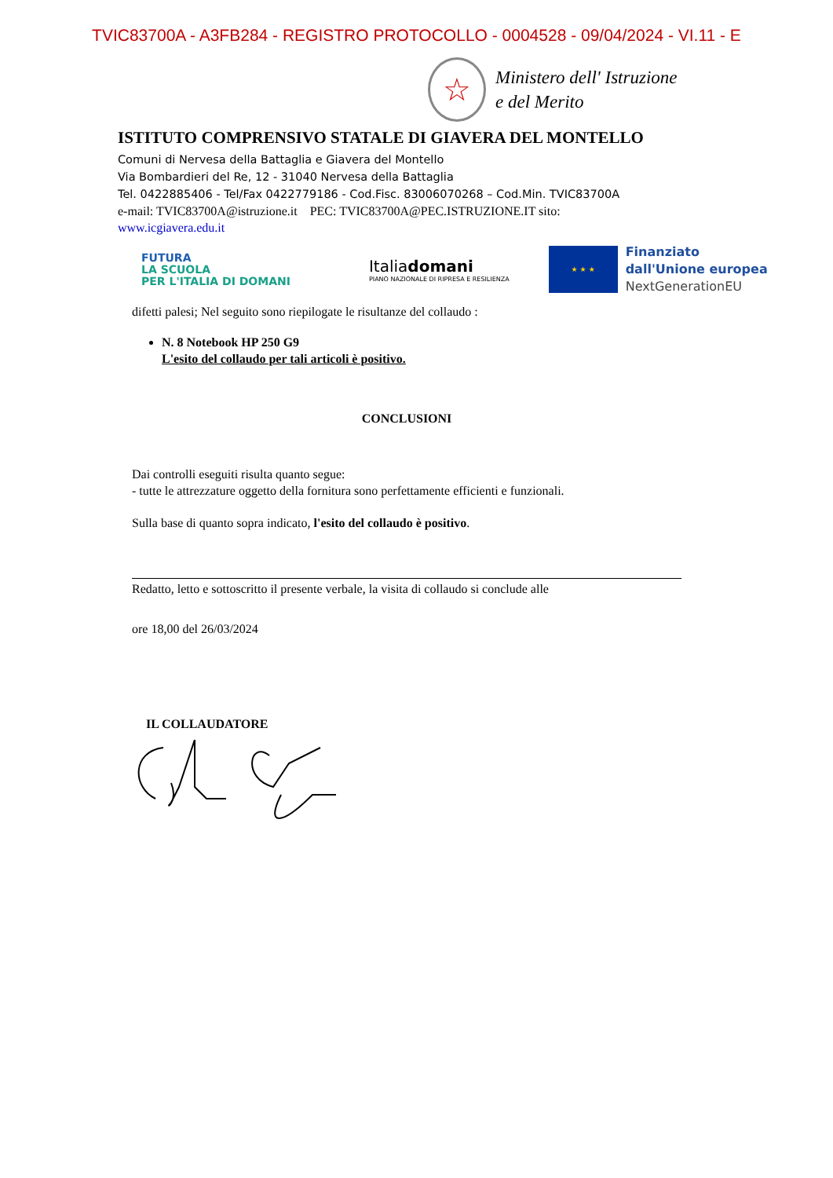TVIC83700A - A3FB284 - REGISTRO PROTOCOLLO - 0004528 - 09/04/2024 - VI.11 - E
☆
Ministero dell' Istruzione
e del Merito
ISTITUTO COMPRENSIVO STATALE DI GIAVERA DEL MONTELLO
Comuni di Nervesa della Battaglia e Giavera del Montello
Via Bombardieri del Re, 12 - 31040 Nervesa della Battaglia
Tel. 0422885406 - Tel/Fax 0422779186 - Cod.Fisc. 83006070268 – Cod.Min. TVIC83700A
e-mail: TVIC83700A@istruzione.it PEC: TVIC83700A@PEC.ISTRUZIONE.IT sito:
www.icgiavera.edu.it
FUTURA
LA SCUOLA
PER L'ITALIA DI DOMANI
Italiadomani
PIANO NAZIONALE DI RIPRESA E RESILIENZA
★ ★ ★
Finanziato
dall'Unione europea
NextGenerationEU
difetti palesi; Nel seguito sono riepilogate le risultanze del collaudo :
N. 8 Notebook HP 250 G9
L'esito del collaudo per tali articoli è positivo.
CONCLUSIONI
Dai controlli eseguiti risulta quanto segue:
- tutte le attrezzature oggetto della fornitura sono perfettamente efficienti e funzionali.
Sulla base di quanto sopra indicato, l'esito del collaudo è positivo.
Redatto, letto e sottoscritto il presente verbale, la visita di collaudo si conclude alle
ore 18,00 del 26/03/2024
IL COLLAUDATORE